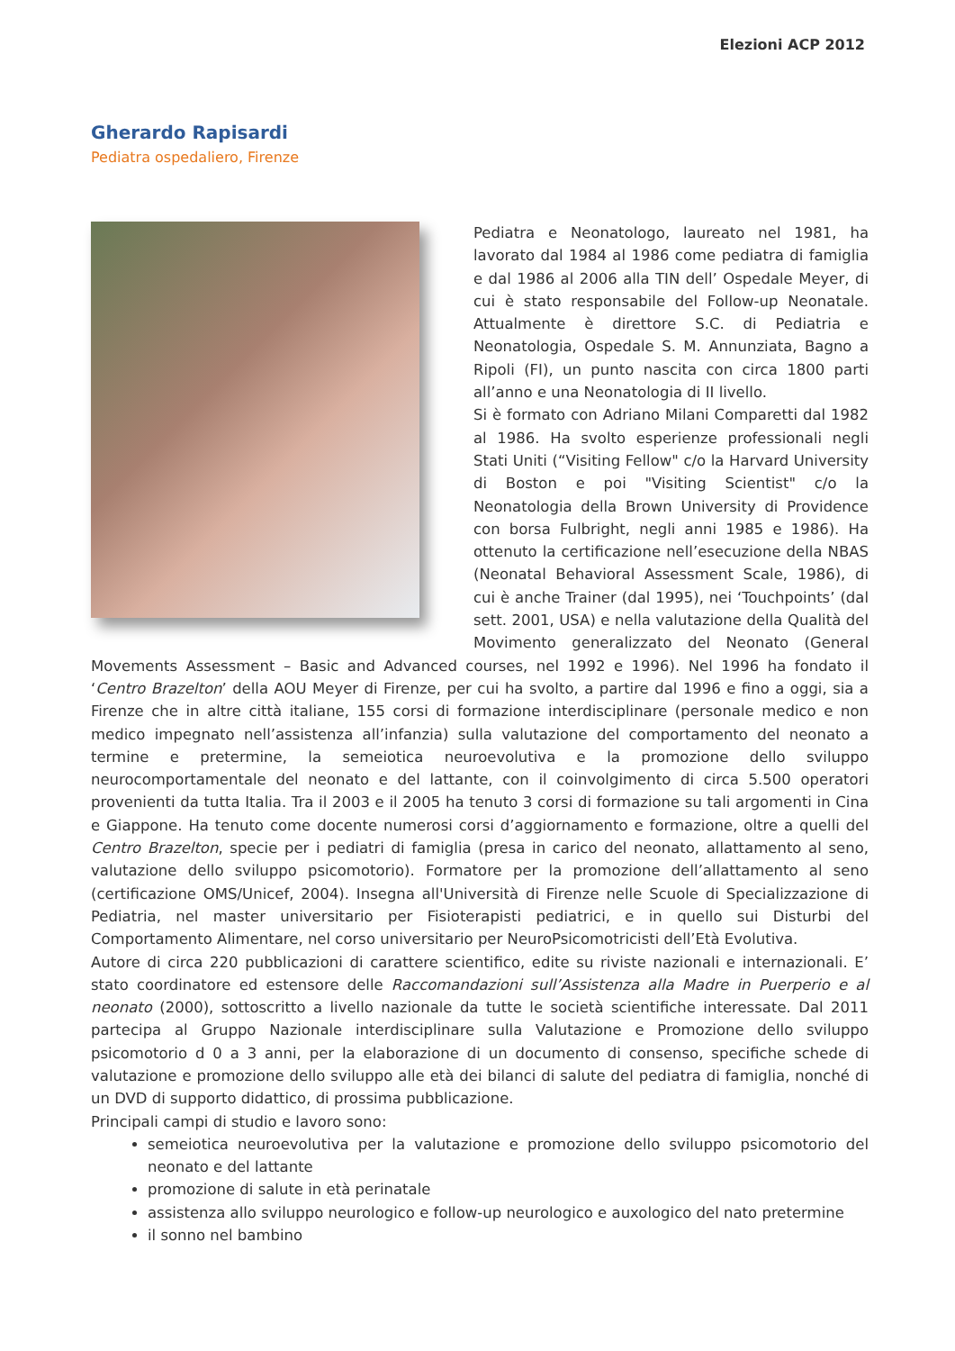Elezioni ACP 2012
Gherardo Rapisardi
Pediatra ospedaliero, Firenze
Pediatra e Neonatologo, laureato nel 1981, ha lavorato dal 1984 al 1986 come pediatra di famiglia e dal 1986 al 2006 alla TIN dell’ Ospedale Meyer, di cui è stato responsabile del Follow-up Neonatale. Attualmente è direttore S.C. di Pediatria e Neonatologia, Ospedale S. M. Annunziata, Bagno a Ripoli (FI), un punto nascita con circa 1800 parti all’anno e una Neonatologia di II livello.
Si è formato con Adriano Milani Comparetti dal 1982 al 1986. Ha svolto esperienze professionali negli Stati Uniti (“Visiting Fellow" c/o la Harvard University di Boston e poi "Visiting Scientist" c/o la Neonatologia della Brown University di Providence con borsa Fulbright, negli anni 1985 e 1986). Ha ottenuto la certificazione nell’esecuzione della NBAS (Neonatal Behavioral Assessment Scale, 1986), di cui è anche Trainer (dal 1995), nei ‘Touchpoints’ (dal sett. 2001, USA) e nella valutazione della Qualità del Movimento generalizzato del Neonato (General Movements Assessment – Basic and Advanced courses, nel 1992 e 1996). Nel 1996 ha fondato il ‘Centro Brazelton’ della AOU Meyer di Firenze, per cui ha svolto, a partire dal 1996 e fino a oggi, sia a Firenze che in altre città italiane, 155 corsi di formazione interdisciplinare (personale medico e non medico impegnato nell’assistenza all’infanzia) sulla valutazione del comportamento del neonato a termine e pretermine, la semeiotica neuroevolutiva e la promozione dello sviluppo neurocomportamentale del neonato e del lattante, con il coinvolgimento di circa 5.500 operatori provenienti da tutta Italia. Tra il 2003 e il 2005 ha tenuto 3 corsi di formazione su tali argomenti in Cina e Giappone. Ha tenuto come docente numerosi corsi d’aggiornamento e formazione, oltre a quelli del Centro Brazelton, specie per i pediatri di famiglia (presa in carico del neonato, allattamento al seno, valutazione dello sviluppo psicomotorio). Formatore per la promozione dell’allattamento al seno (certificazione OMS/Unicef, 2004). Insegna all'Università di Firenze nelle Scuole di Specializzazione di Pediatria, nel master universitario per Fisioterapisti pediatrici, e in quello sui Disturbi del Comportamento Alimentare, nel corso universitario per NeuroPsicomotricisti dell’Età Evolutiva.
Autore di circa 220 pubblicazioni di carattere scientifico, edite su riviste nazionali e internazionali. E’ stato coordinatore ed estensore delle Raccomandazioni sull’Assistenza alla Madre in Puerperio e al neonato (2000), sottoscritto a livello nazionale da tutte le società scientifiche interessate. Dal 2011 partecipa al Gruppo Nazionale interdisciplinare sulla Valutazione e Promozione dello sviluppo psicomotorio d 0 a 3 anni, per la elaborazione di un documento di consenso, specifiche schede di valutazione e promozione dello sviluppo alle età dei bilanci di salute del pediatra di famiglia, nonché di un DVD di supporto didattico, di prossima pubblicazione.
Principali campi di studio e lavoro sono:
semeiotica neuroevolutiva per la valutazione e promozione dello sviluppo psicomotorio del neonato e del lattante
promozione di salute in età perinatale
assistenza allo sviluppo neurologico e follow-up neurologico e auxologico del nato pretermine
il sonno nel bambino